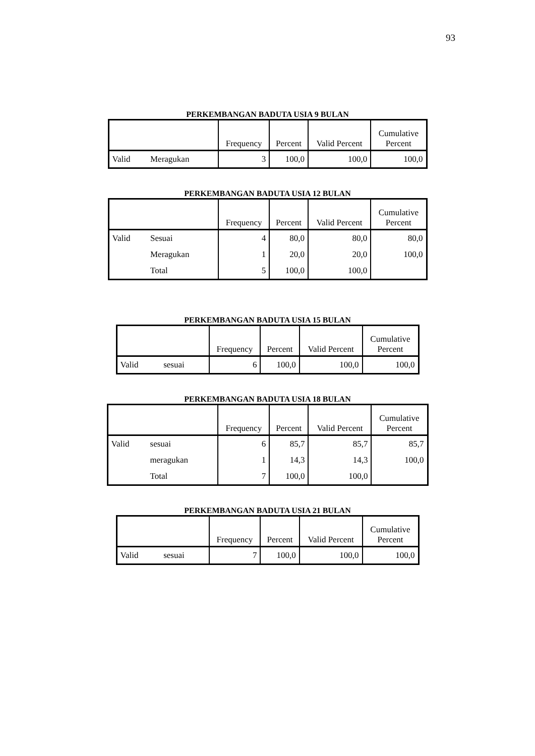93
PERKEMBANGAN BADUTA USIA 9 BULAN
| | | Frequency | Percent | Valid Percent | Cumulative Percent |
| --- | --- | --- | --- | --- | --- |
| Valid | Meragukan | 3 | 100,0 | 100,0 | 100,0 |
PERKEMBANGAN BADUTA USIA 12 BULAN
| | | Frequency | Percent | Valid Percent | Cumulative Percent |
| --- | --- | --- | --- | --- | --- |
| Valid | Sesuai | 4 | 80,0 | 80,0 | 80,0 |
| | Meragukan | 1 | 20,0 | 20,0 | 100,0 |
| | Total | 5 | 100,0 | 100,0 | |
PERKEMBANGAN BADUTA USIA 15 BULAN
| | | Frequency | Percent | Valid Percent | Cumulative Percent |
| --- | --- | --- | --- | --- | --- |
| Valid | sesuai | 6 | 100,0 | 100,0 | 100,0 |
PERKEMBANGAN BADUTA USIA 18 BULAN
| | | Frequency | Percent | Valid Percent | Cumulative Percent |
| --- | --- | --- | --- | --- | --- |
| Valid | sesuai | 6 | 85,7 | 85,7 | 85,7 |
| | meragukan | 1 | 14,3 | 14,3 | 100,0 |
| | Total | 7 | 100,0 | 100,0 | |
PERKEMBANGAN BADUTA USIA 21 BULAN
| | | Frequency | Percent | Valid Percent | Cumulative Percent |
| --- | --- | --- | --- | --- | --- |
| Valid | sesuai | 7 | 100,0 | 100,0 | 100,0 |